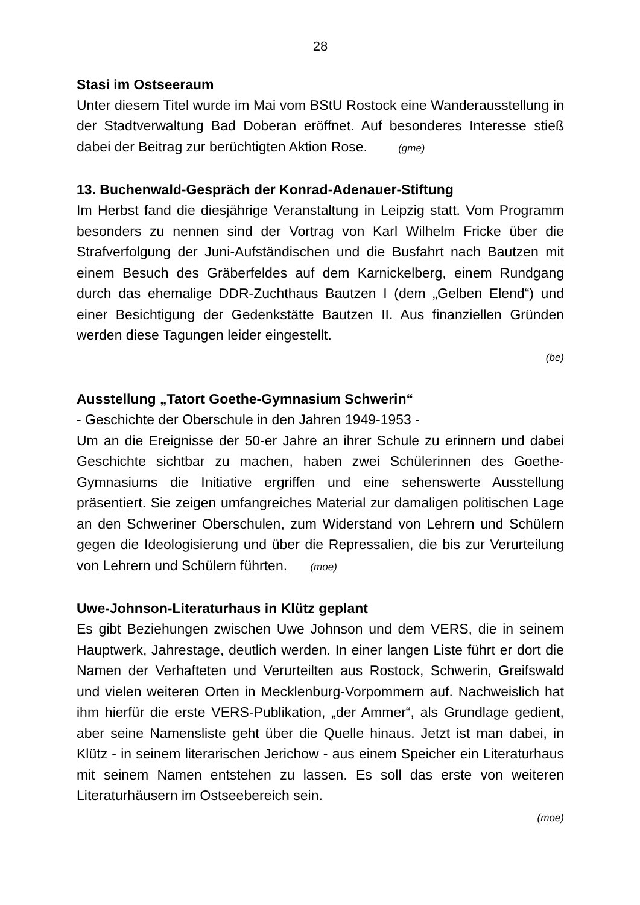28
Stasi im Ostseeraum
Unter diesem Titel wurde im Mai vom BStU Rostock eine Wanderausstellung in der Stadtverwaltung Bad Doberan eröffnet. Auf besonderes Interesse stieß dabei der Beitrag zur berüchtigten Aktion Rose. (gme)
13. Buchenwald-Gespräch der Konrad-Adenauer-Stiftung
Im Herbst fand die diesjährige Veranstaltung in Leipzig statt. Vom Programm besonders zu nennen sind der Vortrag von Karl Wilhelm Fricke über die Strafverfolgung der Juni-Aufständischen und die Busfahrt nach Bautzen mit einem Besuch des Gräberfeldes auf dem Karnickelberg, einem Rundgang durch das ehemalige DDR-Zuchthaus Bautzen I (dem „Gelben Elend“) und einer Besichtigung der Gedenkstätte Bautzen II. Aus finanziellen Gründen werden diese Tagungen leider eingestellt.
(be)
Ausstellung „Tatort Goethe-Gymnasium Schwerin“
- Geschichte der Oberschule in den Jahren 1949-1953 -
Um an die Ereignisse der 50-er Jahre an ihrer Schule zu erinnern und dabei Geschichte sichtbar zu machen, haben zwei Schülerinnen des Goethe-Gymnasiums die Initiative ergriffen und eine sehenswerte Ausstellung präsentiert. Sie zeigen umfangreiches Material zur damaligen politischen Lage an den Schweriner Oberschulen, zum Widerstand von Lehrern und Schülern gegen die Ideologisierung und über die Repressalien, die bis zur Verurteilung von Lehrern und Schülern führten. (moe)
Uwe-Johnson-Literaturhaus in Klütz geplant
Es gibt Beziehungen zwischen Uwe Johnson und dem VERS, die in seinem Hauptwerk, Jahrestage, deutlich werden. In einer langen Liste führt er dort die Namen der Verhafteten und Verurteilten aus Rostock, Schwerin, Greifswald und vielen weiteren Orten in Mecklenburg-Vorpommern auf. Nachweislich hat ihm hierfür die erste VERS-Publikation, „der Ammer“, als Grundlage gedient, aber seine Namensliste geht über die Quelle hinaus. Jetzt ist man dabei, in Klütz - in seinem literarischen Jerichow - aus einem Speicher ein Literaturhaus mit seinem Namen entstehen zu lassen. Es soll das erste von weiteren Literaturhäusern im Ostseebereich sein.
(moe)